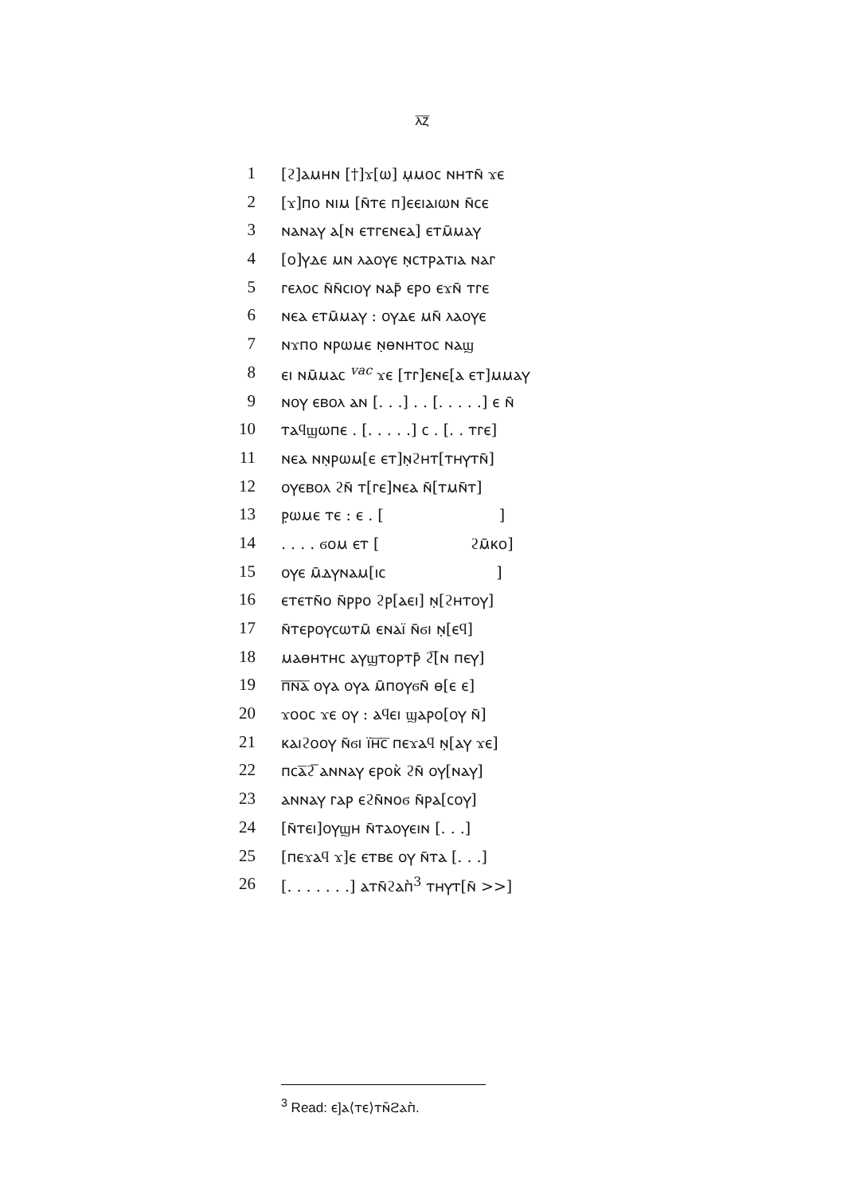ⲗ̅ⲍ̅
1 [ϩ]ⲁⲙⲏⲛ [†]ϫ[ⲱ] ⲙ̣ⲙⲟⲥ ⲛⲏⲧⲛ̄ ϫⲉ
2 [ϫ]ⲡⲟ ⲛⲓⲙ [ⲛ̄ⲧⲉ ⲡ]ⲉⲉⲓⲁⲓⲱⲛ ⲛ̄ⲥⲉ
3 ⲛⲁⲛⲁⲩ ⲁ[ⲛ ⲉⲧⲅⲉⲛⲉⲁ] ⲉⲧⲙ̄ⲙⲁⲩ
4 [ⲟ]ⲩⲇⲉ ⲙⲛ ⲗⲁⲟⲩⲉ ⲛ̣ⲥⲧⲣⲁⲧⲓⲁ ⲛⲁⲅ
5 ⲅⲉⲗⲟⲥ ⲛ̄ⲛ̄ⲥⲓⲟⲩ ⲛⲁⲣ̄ ⲉⲣⲟ ⲉϫⲛ̄ ⲧⲅⲉ
6 ⲛⲉⲁ ⲉⲧⲙ̄ⲙⲁⲩ : ⲟⲩⲇⲉ ⲙⲛ̄ ⲗⲁⲟⲩⲉ
7 ⲛϫⲡⲟ ⲛⲣⲱⲙⲉ ⲛ̣ⲑⲛⲏⲧⲟⲥ ⲛⲁϣ
8 ⲉⲓ ⲛⲙ̄ⲙⲁⲥ <sup>vac</sup> ϫⲉ [ⲧⲅ]ⲉⲛⲉ[ⲁ ⲉⲧ]ⲙⲙⲁⲩ
9 ⲛⲟⲩ ⲉⲃⲟⲗ ⲁⲛ [. . .] . . [. . . . .] ⲉ ⲛ̄
10 ⲧⲁϥϣⲱⲡⲉ . [. . . . .] ⲥ . [. . ⲧⲅⲉ]
11 ⲛⲉⲁ ⲛⲛ̣ⲣⲱⲙ[ⲉ ⲉⲧ]ⲛ̣ϩⲏⲧ[ⲧⲏⲩⲧⲛ̄]
12 ⲟⲩⲉⲃⲟⲗ ϩⲛ̄ ⲧ[ⲅⲉ]ⲛⲉⲁ ⲛ̄[ⲧⲙⲛ̄ⲧ]
13 ⲣ̣ⲱⲙⲉ ⲧⲉ : ⲉ . [ ]
14. . . . ϭⲟⲙ ⲉⲧ [ ϩⲙ̄ⲕⲟ]
15 ⲟⲩⲉ ⲙ̄ⲇⲩⲛⲁⲙ[ⲓⲥ ]
16 ⲉⲧⲉⲧⲛ̄ⲟ ⲛ̄ⲣⲣⲟ ϩⲣ[ⲁⲉⲓ] ⲛ̣[ϩⲏⲧⲟⲩ]
17 ⲛ̄ⲧⲉⲣⲟⲩⲥⲱⲧⲙ̄ ⲉⲛⲁⲓ̈ ⲛ̄ϭⲓ ⲛ̣[ⲉϥ]
18 ⲙⲁⲑⲏⲧⲏⲥ ⲁⲩϣⲧⲟⲣⲧⲣ̄ ϩ̅[ⲛ ⲡⲉⲩ]
19 ⲡ̅ⲛ̅ⲁ̅ ⲟⲩⲁ ⲟⲩⲁ ⲙ̄ⲡⲟⲩϭⲛ̄ ⲑ[ⲉ ⲉ]
20 ϫⲟⲟⲥ ϫⲉ ⲟⲩ : ⲁϥⲉⲓ ϣⲁⲣⲟ[ⲟⲩ ⲛ̄]
21 ⲕⲁⲓϩⲟⲟⲩ ⲛ̄ϭⲓ ⲓ̈ⲏ̅ⲥ̅ ⲡⲉϫⲁϥ ⲛ̣[ⲁⲩ ϫⲉ]
22 ⲡⲥⲁ̅ϩ̅ ⲁⲛⲛⲁⲩ ⲉⲣⲟⲕ̀ ϩⲛ̄ ⲟⲩ[ⲛⲁⲩ]
23 ⲁⲛⲛⲁⲩ ⲅⲁⲣ ⲉϩⲛ̄ⲛⲟϭ ⲛ̄ⲣⲁ[ⲥⲟⲩ]
24 [ⲛ̄ⲧⲉⲓ]ⲟⲩϣⲏ ⲛ̄ⲧⲁⲟⲩⲉⲓⲛ [. . .]
25 [ⲡⲉϫⲁϥ ϫ]ⲉ ⲉⲧⲃⲉ ⲟⲩ ⲛ̄ⲧⲁ [. . .]
26 [. . . . . . .] ⲁⲧⲛ̄ϩⲁⲡ̀<sup>3</sup> ⲧⲏⲩⲧ[ⲛ̄ >>]
<sup>3</sup> Read: ⲉ]ⲁ⟨ⲧⲉ⟩ⲧⲛ̄ϩⲁⲡ̀.